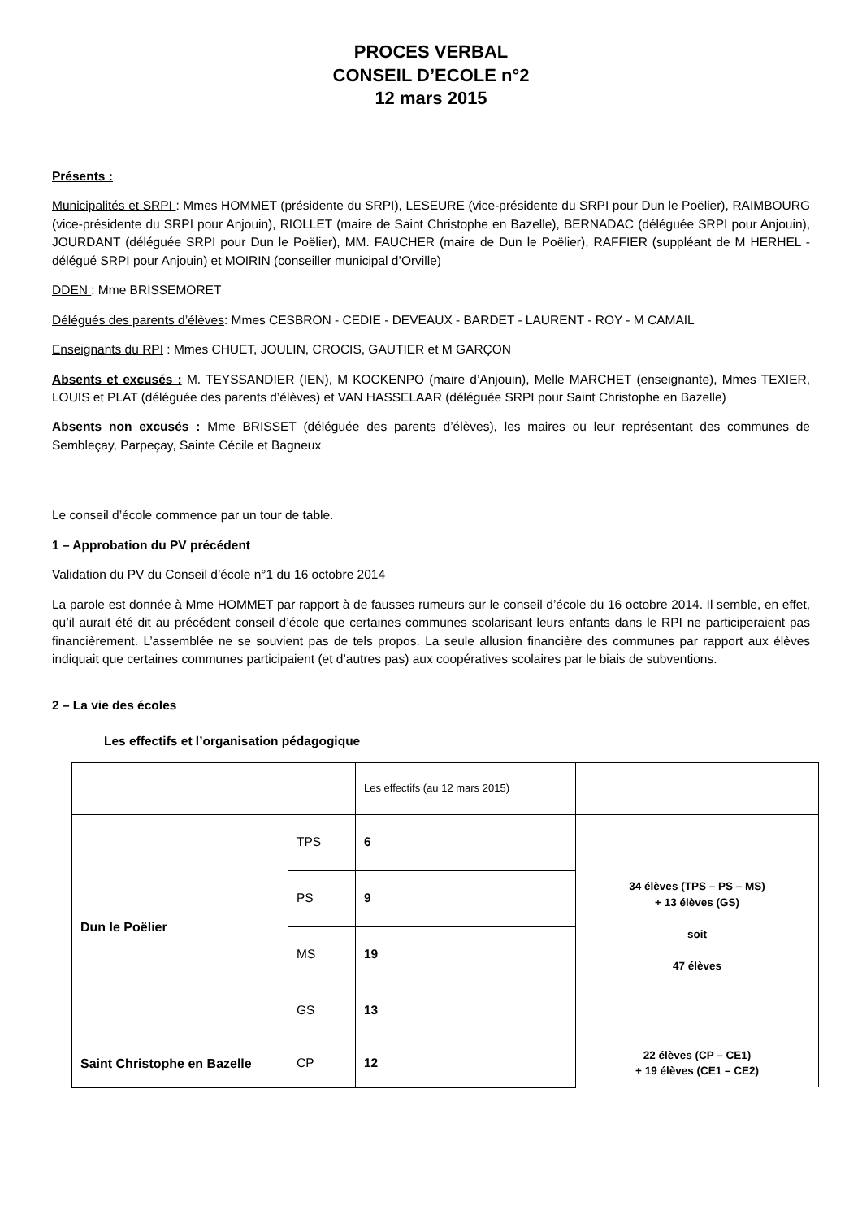PROCES VERBAL
CONSEIL D’ECOLE n°2
12 mars 2015
Présents :
Municipalités et SRPI : Mmes HOMMET (présidente du SRPI), LESEURE (vice-présidente du SRPI pour Dun le Poëlier), RAIMBOURG (vice-présidente du SRPI pour Anjouin), RIOLLET (maire de Saint Christophe en Bazelle), BERNADAC (déléguée SRPI pour Anjouin), JOURDANT (déléguée SRPI pour Dun le Poëlier), MM. FAUCHER (maire de Dun le Poëlier), RAFFIER (suppléant de M HERHEL - délégué SRPI pour Anjouin) et MOIRIN (conseiller municipal d’Orville)
DDEN : Mme BRISSEMORET
Délégués des parents d’élèves: Mmes CESBRON - CEDIE - DEVEAUX - BARDET - LAURENT - ROY - M CAMAIL
Enseignants du RPI : Mmes CHUET, JOULIN, CROCIS, GAUTIER et M GARÇON
Absents et excusés : M. TEYSSANDIER (IEN), M KOCKENPO (maire d’Anjouin), Melle MARCHET (enseignante), Mmes TEXIER, LOUIS et PLAT (déléguée des parents d’élèves) et VAN HASSELAAR (déléguée SRPI pour Saint Christophe en Bazelle)
Absents non excusés : Mme BRISSET (déléguée des parents d’élèves), les maires ou leur représentant des communes de Sembleçay, Parpeçay, Sainte Cécile et Bagneux
Le conseil d’école commence par un tour de table.
1 – Approbation du PV précédent
Validation du PV du Conseil d’école n°1 du 16 octobre 2014
La parole est donnée à Mme HOMMET par rapport à de fausses rumeurs sur le conseil d’école du 16 octobre 2014. Il semble, en effet, qu’il aurait été dit au précédent conseil d’école que certaines communes scolarisant leurs enfants dans le RPI ne participeraient pas financièrement. L’assemblée ne se souvient pas de tels propos. La seule allusion financière des communes par rapport aux élèves indiquait que certaines communes participaient (et d’autres pas) aux coopératives scolaires par le biais de subventions.
2 – La vie des écoles
Les effectifs et l’organisation pédagogique
| | | Les effectifs (au 12 mars 2015) | |
| Dun le Poëlier | TPS | 6 | 34 élèves (TPS – PS – MS) + 13 élèves (GS) soit 47 élèves |
| | PS | 9 | |
| | MS | 19 | |
| | GS | 13 | |
| Saint Christophe en Bazelle | CP | 12 | 22 élèves (CP – CE1) + 19 élèves (CE1 – CE2) |